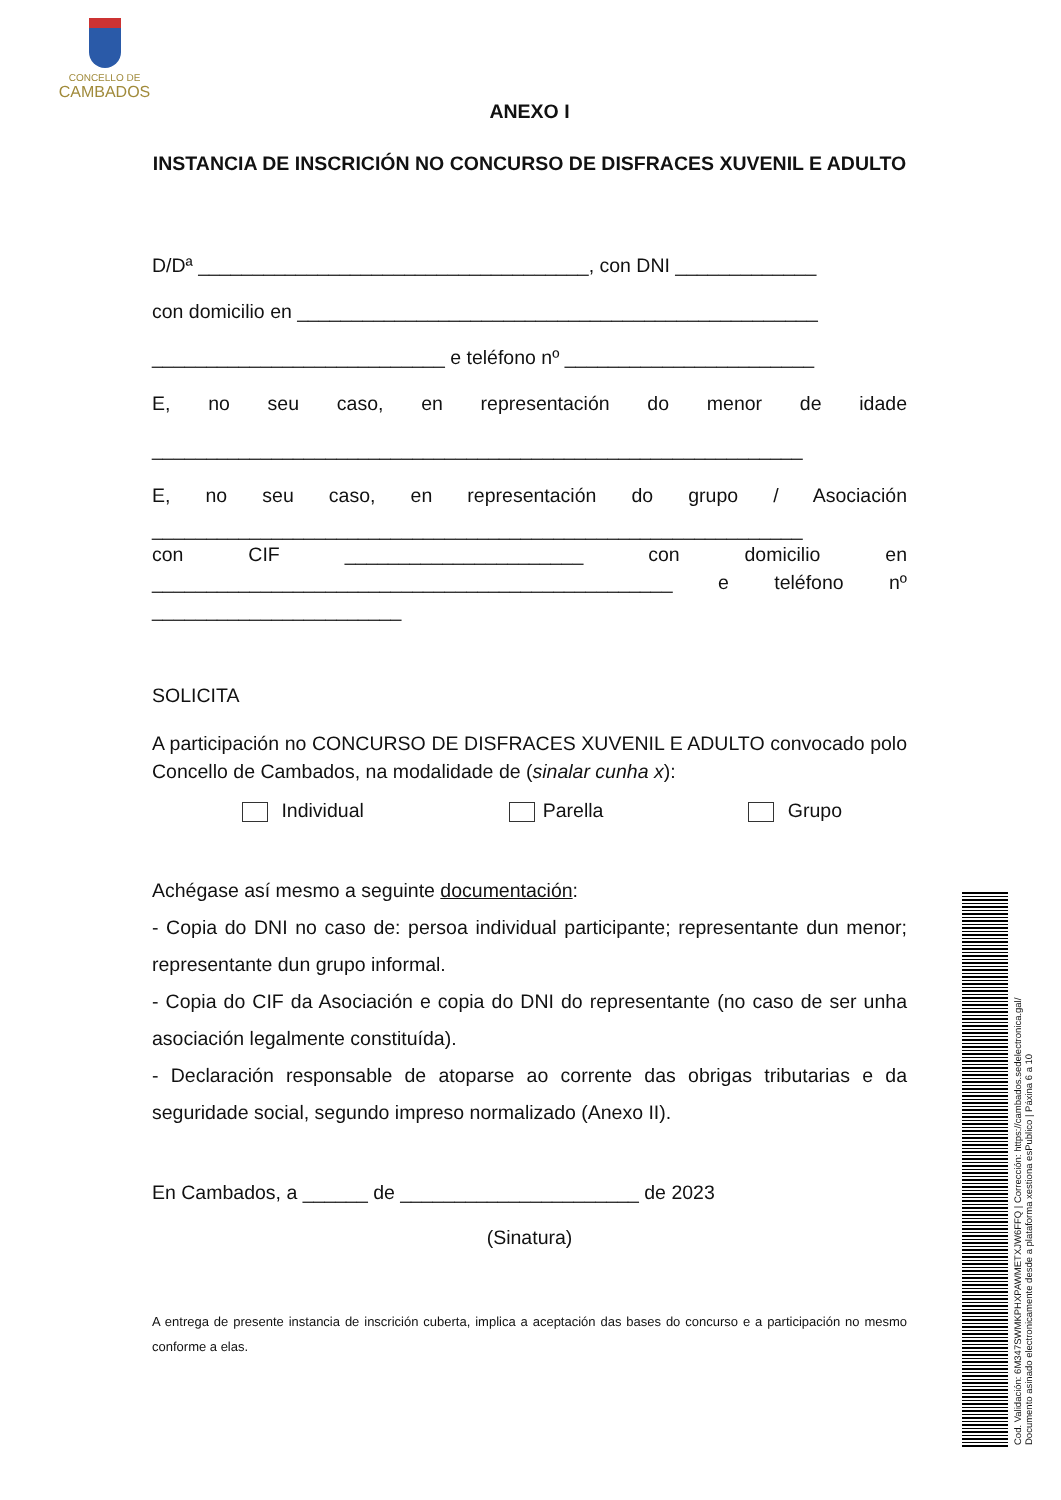CONCELLO DE
CAMBADOS
ANEXO I
INSTANCIA DE INSCRICIÓN NO CONCURSO DE DISFRACES XUVENIL E ADULTO
D/Dª ____________________________________, con DNI _____________
con domicilio en ________________________________________________
___________________________ e teléfono nº _______________________
E, no seu caso, en representación do menor de idade
____________________________________________________________
E, no seu caso, en representación do grupo / Asociación
____________________________________________________________
con CIF ______________________ con domicilio en
________________________________________________ e teléfono nº
_______________________
SOLICITA
A participación no CONCURSO DE DISFRACES XUVENIL E ADULTO convocado polo Concello de Cambados, na modalidade de (sinalar cunha x):
Individual Parella Grupo
Achégase así mesmo a seguinte documentación:
- Copia do DNI no caso de: persoa individual participante; representante dun menor; representante dun grupo informal.
- Copia do CIF da Asociación e copia do DNI do representante (no caso de ser unha asociación legalmente constituída).
- Declaración responsable de atoparse ao corrente das obrigas tributarias e da seguridade social, segundo impreso normalizado (Anexo II).
En Cambados, a ______ de ______________________ de 2023
(Sinatura)
A entrega de presente instancia de inscrición cuberta, implica a aceptación das bases do concurso e a participación no mesmo conforme a elas.
Cod. Validación: 6M347SWMKPHXPAWMETXJW6FFQ | Corrección: https://cambados.sedelectronica.gal/
Documento asinado electronicamente desde a plataforma xestiona esPublico | Páxina 6 a 10